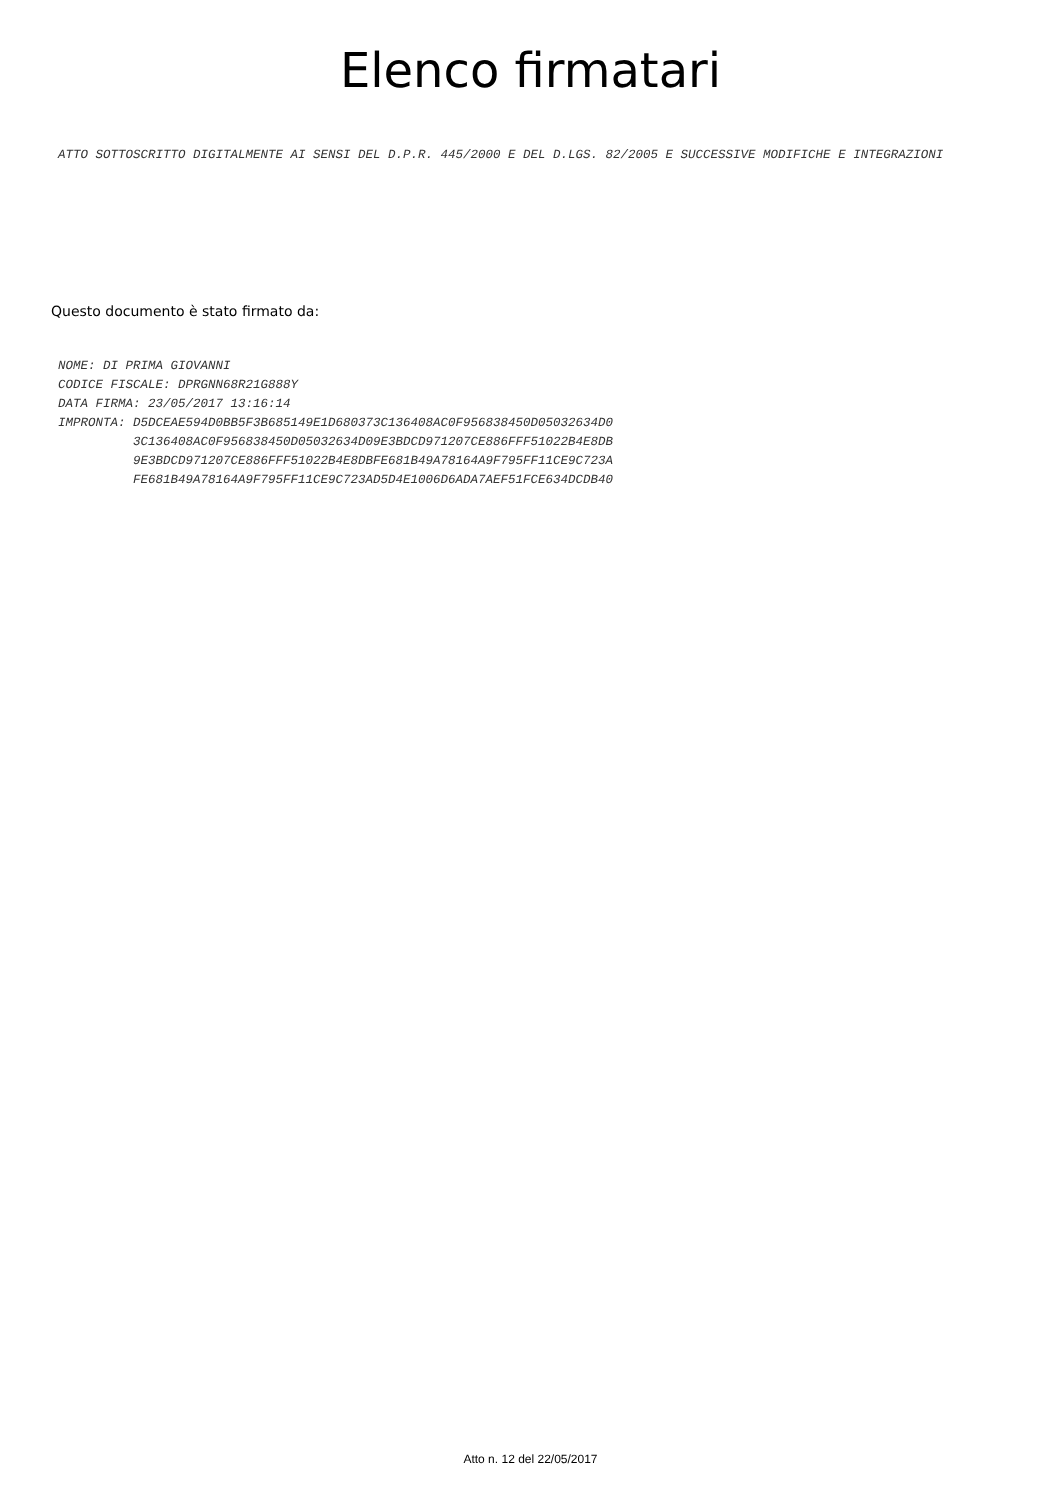Elenco firmatari
ATTO SOTTOSCRITTO DIGITALMENTE AI SENSI DEL D.P.R. 445/2000 E DEL D.LGS. 82/2005 E SUCCESSIVE MODIFICHE E INTEGRAZIONI
Questo documento è stato firmato da:
NOME: DI PRIMA GIOVANNI CODICE FISCALE: DPRGNN68R21G888Y DATA FIRMA: 23/05/2017 13:16:14 IMPRONTA: D5DCEAE594D0BB5F3B685149E1D680373C136408AC0F956838450D05032634D0 3C136408AC0F956838450D05032634D09E3BDCD971207CE886FFF51022B4E8DB 9E3BDCD971207CE886FFF51022B4E8DBFE681B49A78164A9F795FF11CE9C723A FE681B49A78164A9F795FF11CE9C723AD5D4E1006D6ADA7AEF51FCE634DCDB40
Atto n. 12 del 22/05/2017